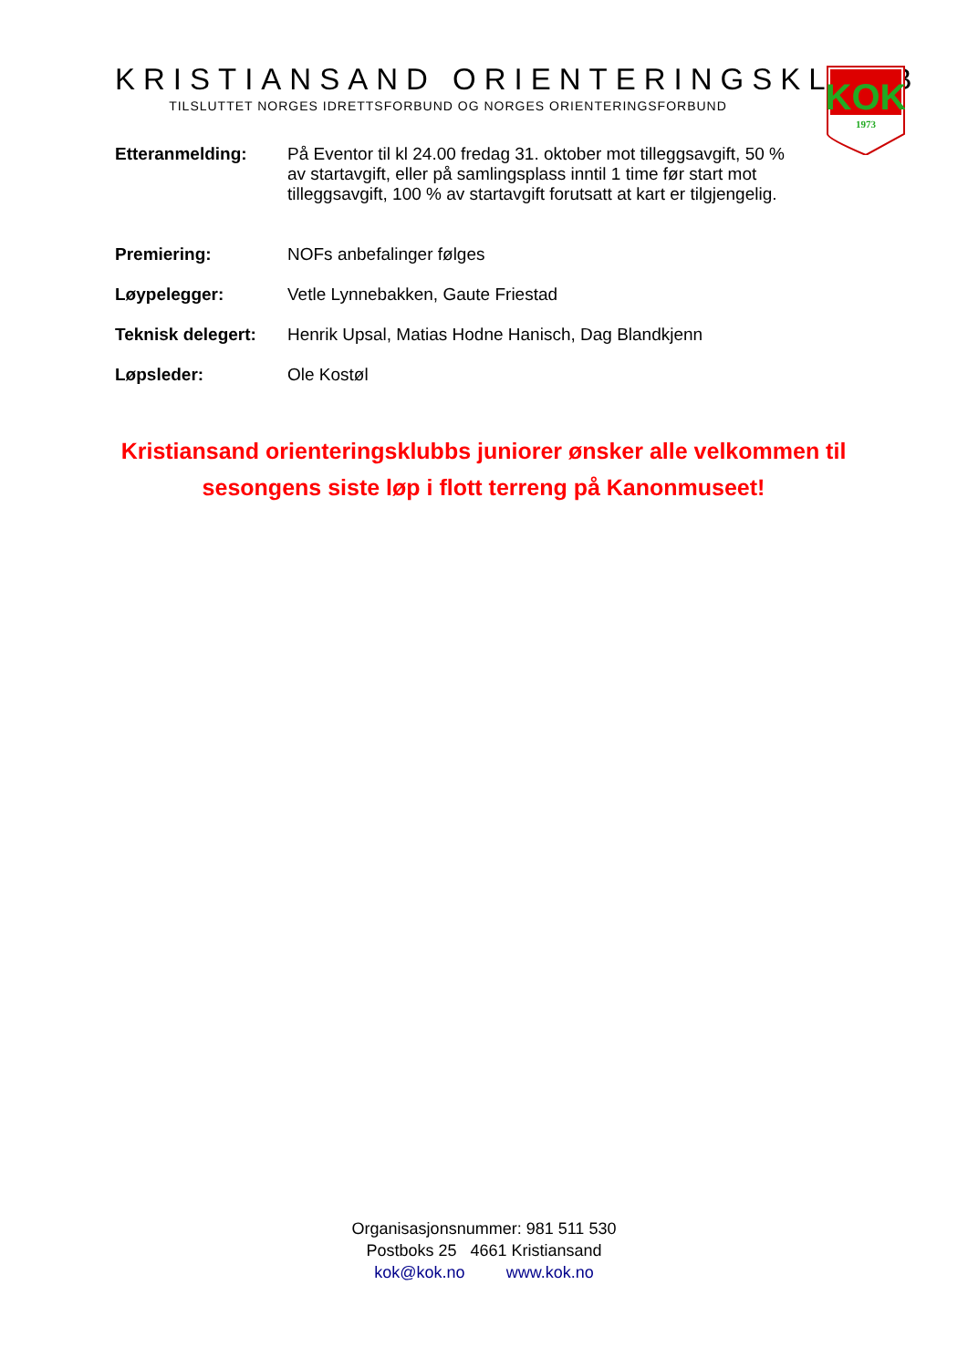KRISTIANSAND ORIENTERINGSKLUBB
TILSLUTTET NORGES IDRETTSFORBUND OG NORGES ORIENTERINGSFORBUND
KOK
1973
| Etteranmelding: | På Eventor til kl 24.00 fredag 31. oktober mot tilleggsavgift, 50 % av startavgift, eller på samlingsplass inntil 1 time før start mot tilleggsavgift, 100 % av startavgift forutsatt at kart er tilgjengelig. |
| Premiering: | NOFs anbefalinger følges |
| Løypelegger: | Vetle Lynnebakken, Gaute Friestad |
| Teknisk delegert: | Henrik Upsal, Matias Hodne Hanisch, Dag Blandkjenn |
| Løpsleder: | Ole Kostøl |
Kristiansand orienteringsklubbs juniorer ønsker alle velkommen til sesongens siste løp i flott terreng på Kanonmuseet!
Organisasjonsnummer: 981 511 530
Postboks 25 4661 Kristiansand
kok@kok.no www.kok.no